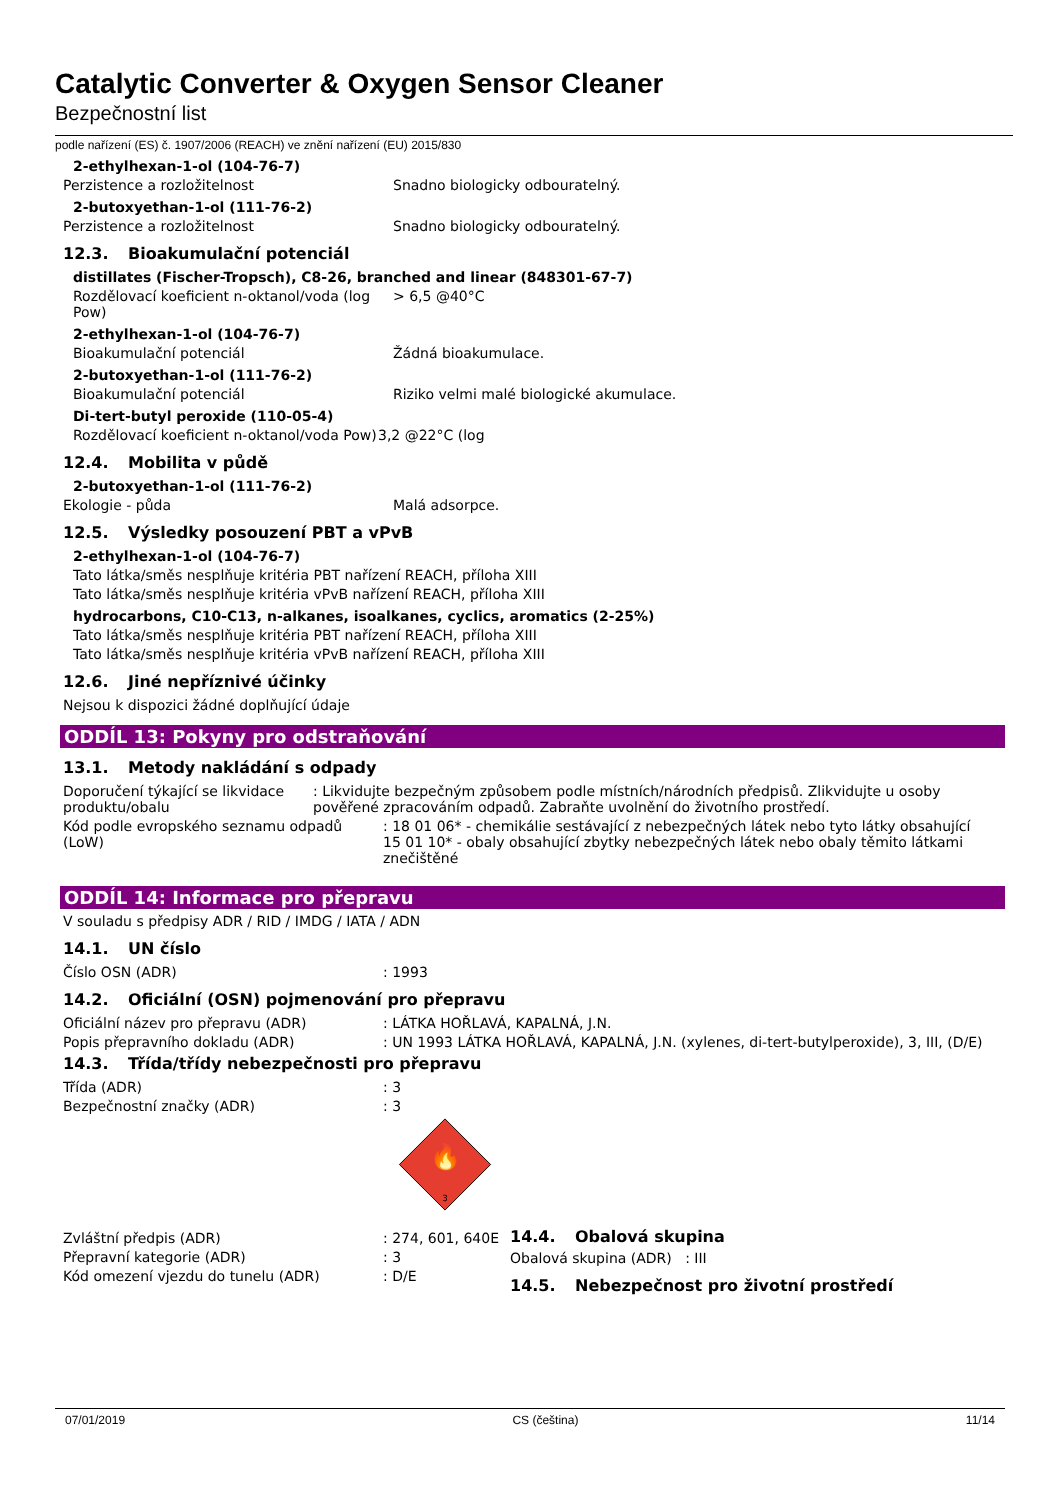Catalytic Converter & Oxygen Sensor Cleaner
Bezpečnostní list
podle nařízení (ES) č. 1907/2006 (REACH) ve znění nařízení (EU) 2015/830
2-ethylhexan-1-ol (104-76-7)
Perzistence a rozložitelnost Snadno biologicky odbouratelný.
2-butoxyethan-1-ol (111-76-2)
Perzistence a rozložitelnost Snadno biologicky odbouratelný.
12.3. Bioakumulační potenciál
distillates (Fischer-Tropsch), C8-26, branched and linear (848301-67-7)
Rozdělovací koeficient n-oktanol/voda (log Pow)
> 6,5 @40°C
2-ethylhexan-1-ol (104-76-7)
Bioakumulační potenciál Žádná bioakumulace.
2-butoxyethan-1-ol (111-76-2)
Bioakumulační potenciál Riziko velmi malé biologické akumulace.
Di-tert-butyl peroxide (110-05-4)
Rozdělovací koeficient n-oktanol/voda Pow)
3,2 @22°C (log
12.4. Mobilita v půdě
2-butoxyethan-1-ol (111-76-2)
Ekologie - půda Malá adsorpce.
12.5. Výsledky posouzení PBT a vPvB
2-ethylhexan-1-ol (104-76-7)
Tato látka/směs nesplňuje kritéria PBT nařízení REACH, příloha XIII
Tato látka/směs nesplňuje kritéria vPvB nařízení REACH, příloha XIII
hydrocarbons, C10-C13, n-alkanes, isoalkanes, cyclics, aromatics (2-25%)
Tato látka/směs nesplňuje kritéria PBT nařízení REACH, příloha XIII
Tato látka/směs nesplňuje kritéria vPvB nařízení REACH, příloha XIII
12.6. Jiné nepříznivé účinky
Nejsou k dispozici žádné doplňující údaje
ODDÍL 13: Pokyny pro odstraňování
13.1. Metody nakládání s odpady
Doporučení týkající se likvidace produktu/obalu
: Likvidujte bezpečným způsobem podle místních/národních předpisů. Zlikvidujte u osoby pověřené zpracováním odpadů. Zabraňte uvolnění do životního prostředí.
Kód podle evropského seznamu odpadů (LoW)
: 18 01 06* - chemikálie sestávající z nebezpečných látek nebo tyto látky obsahující
15 01 10* - obaly obsahující zbytky nebezpečných látek nebo obaly těmito látkami znečištěné
ODDÍL 14: Informace pro přepravu
V souladu s předpisy ADR / RID / IMDG / IATA / ADN
14.1. UN číslo
Číslo OSN (ADR) : 1993
14.2. Oficiální (OSN) pojmenování pro přepravu
Oficiální název pro přepravu (ADR) : LÁTKA HOŘLAVÁ, KAPALNÁ, J.N.
Popis přepravního dokladu (ADR) : UN 1993 LÁTKA HOŘLAVÁ, KAPALNÁ, J.N. (xylenes, di-tert-butylperoxide), 3, III, (D/E)
14.3. Třída/třídy nebezpečnosti pro přepravu
Třída (ADR) : 3
Bezpečnostní značky (ADR) : 3
🔥
3
Zvláštní předpis (ADR) : 274, 601, 640E
Přepravní kategorie (ADR) : 3
Kód omezení vjezdu do tunelu (ADR) : D/E
14.4. Obalová skupina
Obalová skupina (ADR) : III
14.5. Nebezpečnost pro životní prostředí
07/01/2019 CS (čeština) 11/14